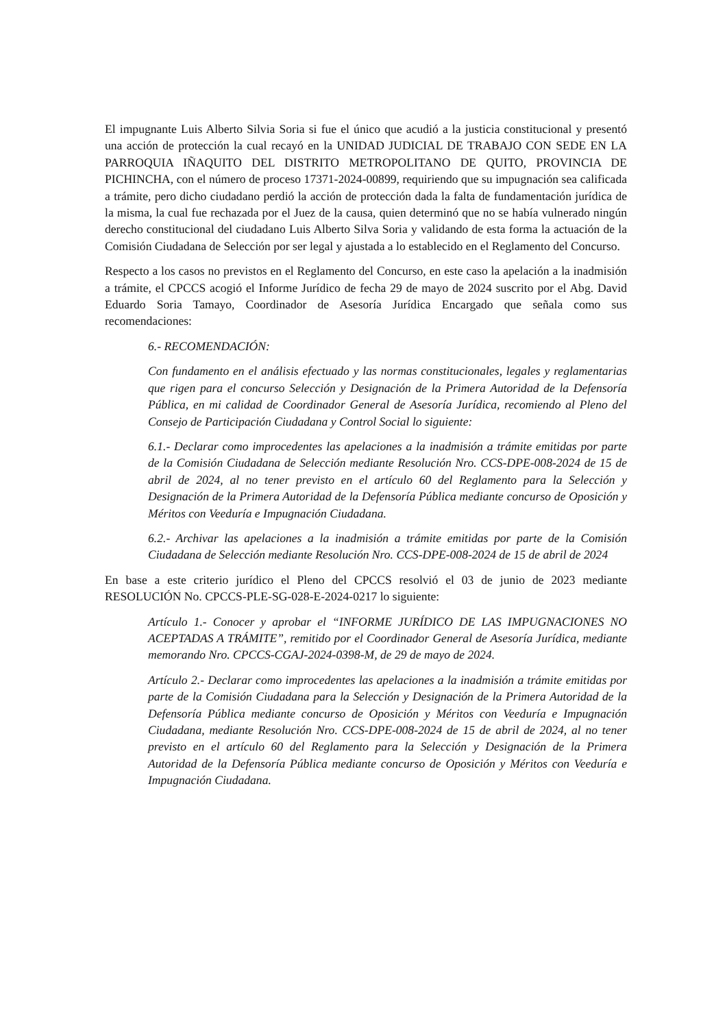El impugnante Luis Alberto Silvia Soria si fue el único que acudió a la justicia constitucional y presentó una acción de protección la cual recayó en la UNIDAD JUDICIAL DE TRABAJO CON SEDE EN LA PARROQUIA IÑAQUITO DEL DISTRITO METROPOLITANO DE QUITO, PROVINCIA DE PICHINCHA, con el número de proceso 17371-2024-00899, requiriendo que su impugnación sea calificada a trámite, pero dicho ciudadano perdió la acción de protección dada la falta de fundamentación jurídica de la misma, la cual fue rechazada por el Juez de la causa, quien determinó que no se había vulnerado ningún derecho constitucional del ciudadano Luis Alberto Silva Soria y validando de esta forma la actuación de la Comisión Ciudadana de Selección por ser legal y ajustada a lo establecido en el Reglamento del Concurso.
Respecto a los casos no previstos en el Reglamento del Concurso, en este caso la apelación a la inadmisión a trámite, el CPCCS acogió el Informe Jurídico de fecha 29 de mayo de 2024 suscrito por el Abg. David Eduardo Soria Tamayo, Coordinador de Asesoría Jurídica Encargado que señala como sus recomendaciones:
6.- RECOMENDACIÓN:
Con fundamento en el análisis efectuado y las normas constitucionales, legales y reglamentarias que rigen para el concurso Selección y Designación de la Primera Autoridad de la Defensoría Pública, en mi calidad de Coordinador General de Asesoría Jurídica, recomiendo al Pleno del Consejo de Participación Ciudadana y Control Social lo siguiente:
6.1.- Declarar como improcedentes las apelaciones a la inadmisión a trámite emitidas por parte de la Comisión Ciudadana de Selección mediante Resolución Nro. CCS-DPE-008-2024 de 15 de abril de 2024, al no tener previsto en el artículo 60 del Reglamento para la Selección y Designación de la Primera Autoridad de la Defensoría Pública mediante concurso de Oposición y Méritos con Veeduría e Impugnación Ciudadana.
6.2.- Archivar las apelaciones a la inadmisión a trámite emitidas por parte de la Comisión Ciudadana de Selección mediante Resolución Nro. CCS-DPE-008-2024 de 15 de abril de 2024
En base a este criterio jurídico el Pleno del CPCCS resolvió el 03 de junio de 2023 mediante RESOLUCIÓN No. CPCCS-PLE-SG-028-E-2024-0217 lo siguiente:
Artículo 1.- Conocer y aprobar el “INFORME JURÍDICO DE LAS IMPUGNACIONES NO ACEPTADAS A TRÁMITE”, remitido por el Coordinador General de Asesoría Jurídica, mediante memorando Nro. CPCCS-CGAJ-2024-0398-M, de 29 de mayo de 2024.
Artículo 2.- Declarar como improcedentes las apelaciones a la inadmisión a trámite emitidas por parte de la Comisión Ciudadana para la Selección y Designación de la Primera Autoridad de la Defensoría Pública mediante concurso de Oposición y Méritos con Veeduría e Impugnación Ciudadana, mediante Resolución Nro. CCS-DPE-008-2024 de 15 de abril de 2024, al no tener previsto en el artículo 60 del Reglamento para la Selección y Designación de la Primera Autoridad de la Defensoría Pública mediante concurso de Oposición y Méritos con Veeduría e Impugnación Ciudadana.